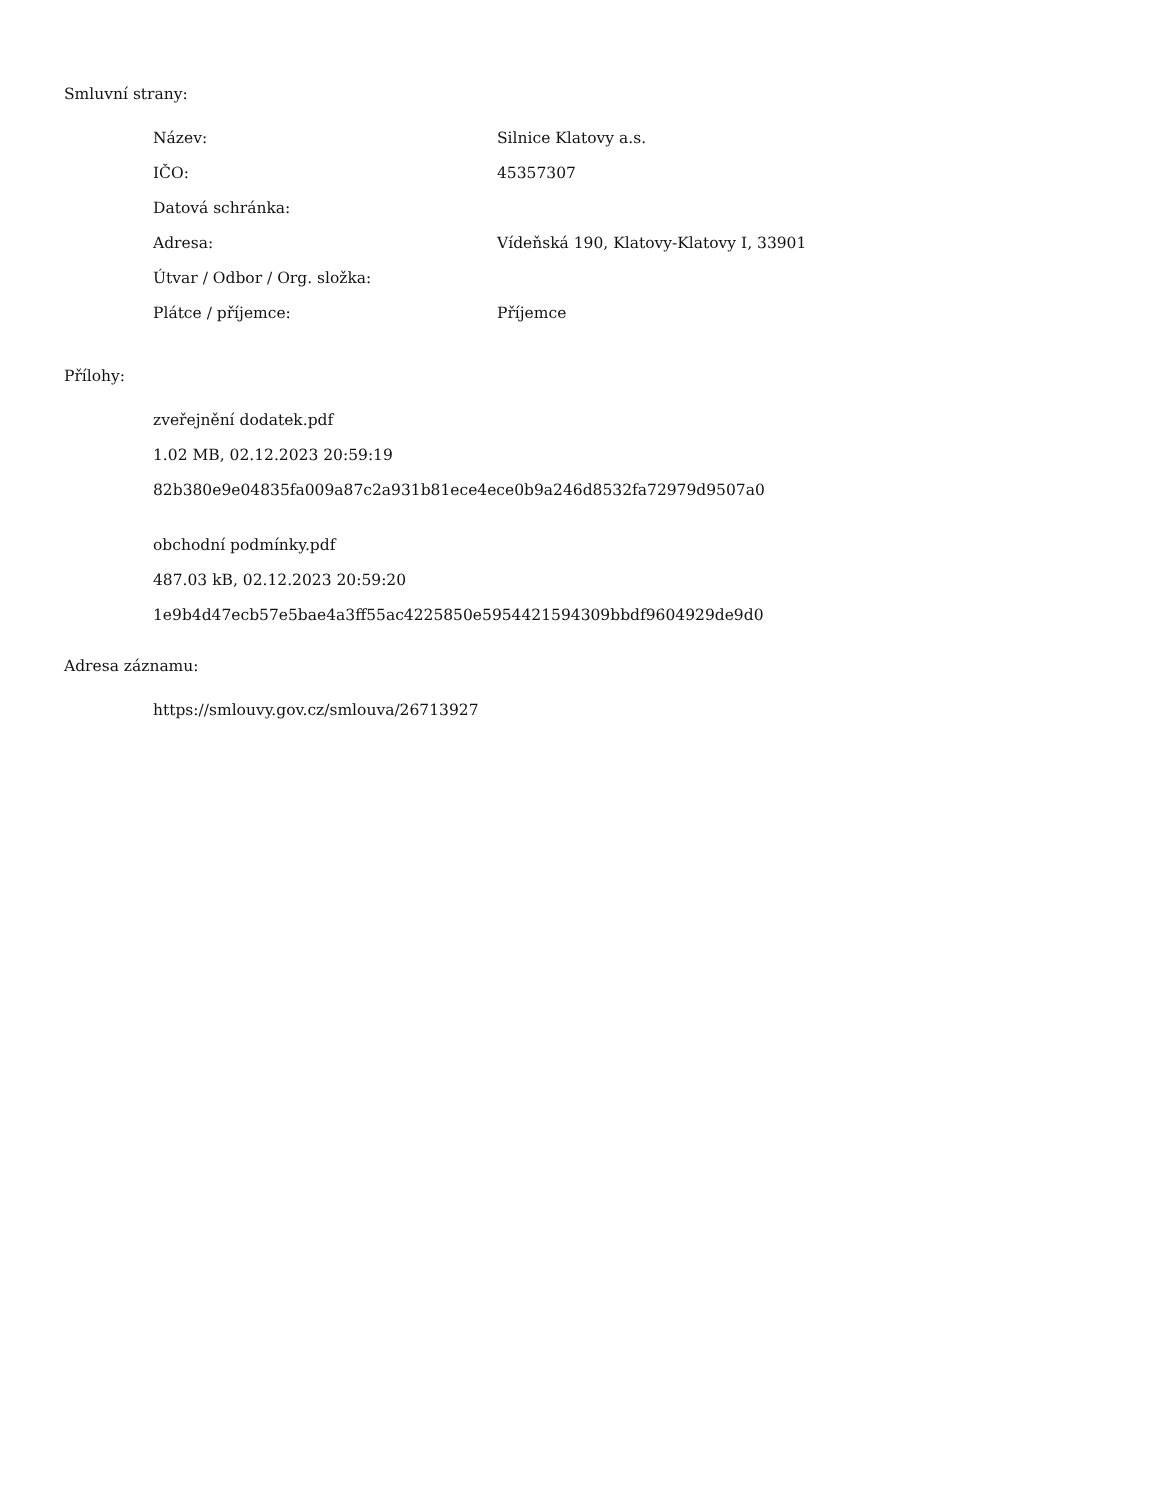Smluvní strany:
| Název: | Silnice Klatovy a.s. |
| IČO: | 45357307 |
| Datová schránka: | |
| Adresa: | Vídeňská 190, Klatovy-Klatovy I, 33901 |
| Útvar / Odbor / Org. složka: | |
| Plátce / příjemce: | Příjemce |
Přílohy:
zveřejnění dodatek.pdf
1.02 MB, 02.12.2023 20:59:19
82b380e9e04835fa009a87c2a931b81ece4ece0b9a246d8532fa72979d9507a0
obchodní podmínky.pdf
487.03 kB, 02.12.2023 20:59:20
1e9b4d47ecb57e5bae4a3ff55ac4225850e5954421594309bbdf9604929de9d0
Adresa záznamu:
https://smlouvy.gov.cz/smlouva/26713927